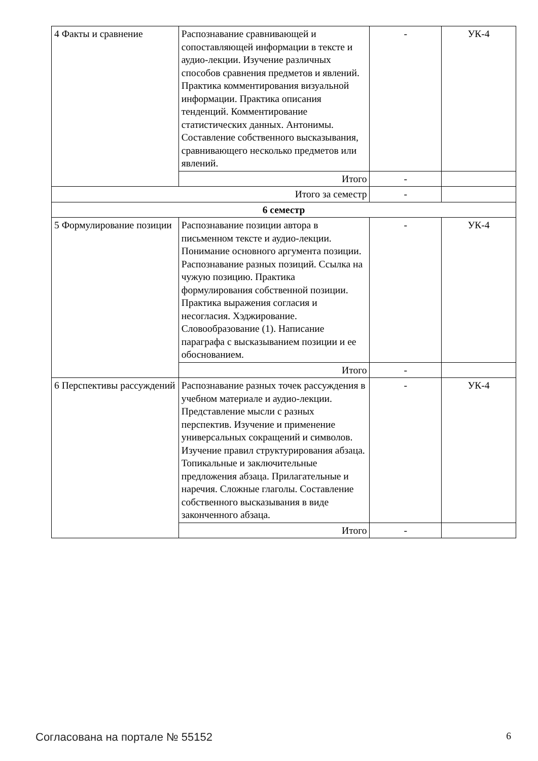| 4 Факты и сравнение | Распознавание сравнивающей и сопоставляющей информации в тексте и аудио-лекции. Изучение различных способов сравнения предметов и явлений. Практика комментирования визуальной информации. Практика описания тенденций. Комментирование статистических данных. Антонимы. Составление собственного высказывания, сравнивающего несколько предметов или явлений. | - | УК-4 |
| | Итого | - | |
| Итого за семестр | | - | |
| 6 семестр | | | |
| 5 Формулирование позиции | Распознавание позиции автора в письменном тексте и аудио-лекции. Понимание основного аргумента позиции. Распознавание разных позиций. Ссылка на чужую позицию. Практика формулирования собственной позиции. Практика выражения согласия и несогласия. Хэджирование. Словообразование (1). Написание параграфа с высказыванием позиции и ее обоснованием. | - | УК-4 |
| | Итого | - | |
| 6 Перспективы рассуждений | Распознавание разных точек рассуждения в учебном материале и аудио-лекции. Представление мысли с разных перспектив. Изучение и применение универсальных сокращений и символов. Изучение правил структурирования абзаца. Топикальные и заключительные предложения абзаца. Прилагательные и наречия. Сложные глаголы. Составление собственного высказывания в виде законченного абзаца. | - | УК-4 |
| | Итого | - | |
Согласована на портале № 55152 6